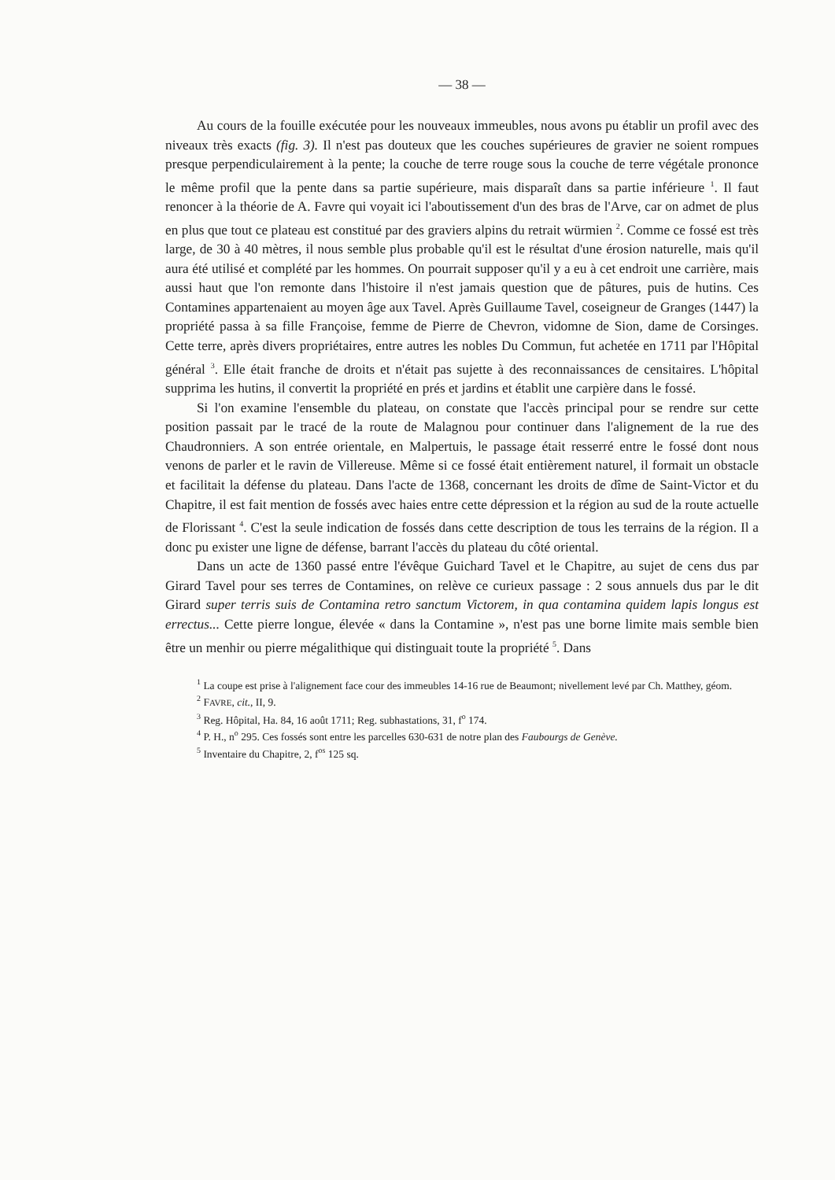— 38 —
Au cours de la fouille exécutée pour les nouveaux immeubles, nous avons pu établir un profil avec des niveaux très exacts (fig. 3). Il n'est pas douteux que les couches supérieures de gravier ne soient rompues presque perpendiculairement à la pente; la couche de terre rouge sous la couche de terre végétale prononce le même profil que la pente dans sa partie supérieure, mais disparaît dans sa partie inférieure <sup>1</sup>. Il faut renoncer à la théorie de A. Favre qui voyait ici l'aboutissement d'un des bras de l'Arve, car on admet de plus en plus que tout ce plateau est constitué par des graviers alpins du retrait würmien <sup>2</sup>. Comme ce fossé est très large, de 30 à 40 mètres, il nous semble plus probable qu'il est le résultat d'une érosion naturelle, mais qu'il aura été utilisé et complété par les hommes. On pourrait supposer qu'il y a eu à cet endroit une carrière, mais aussi haut que l'on remonte dans l'histoire il n'est jamais question que de pâtures, puis de hutins. Ces Contamines appartenaient au moyen âge aux Tavel. Après Guillaume Tavel, coseigneur de Granges (1447) la propriété passa à sa fille Françoise, femme de Pierre de Chevron, vidomne de Sion, dame de Corsinges. Cette terre, après divers propriétaires, entre autres les nobles Du Commun, fut achetée en 1711 par l'Hôpital général <sup>3</sup>. Elle était franche de droits et n'était pas sujette à des reconnaissances de censitaires. L'hôpital supprima les hutins, il convertit la propriété en prés et jardins et établit une carpière dans le fossé.
Si l'on examine l'ensemble du plateau, on constate que l'accès principal pour se rendre sur cette position passait par le tracé de la route de Malagnou pour continuer dans l'alignement de la rue des Chaudronniers. A son entrée orientale, en Malpertuis, le passage était resserré entre le fossé dont nous venons de parler et le ravin de Villereuse. Même si ce fossé était entièrement naturel, il formait un obstacle et facilitait la défense du plateau. Dans l'acte de 1368, concernant les droits de dîme de Saint-Victor et du Chapitre, il est fait mention de fossés avec haies entre cette dépression et la région au sud de la route actuelle de Florissant <sup>4</sup>. C'est la seule indication de fossés dans cette description de tous les terrains de la région. Il a donc pu exister une ligne de défense, barrant l'accès du plateau du côté oriental.
Dans un acte de 1360 passé entre l'évêque Guichard Tavel et le Chapitre, au sujet de cens dus par Girard Tavel pour ses terres de Contamines, on relève ce curieux passage : 2 sous annuels dus par le dit Girard super terris suis de Contamina retro sanctum Victorem, in qua contamina quidem lapis longus est errectus... Cette pierre longue, élevée « dans la Contamine », n'est pas une borne limite mais semble bien être un menhir ou pierre mégalithique qui distinguait toute la propriété <sup>5</sup>. Dans
<sup>1</sup> La coupe est prise à l'alignement face cour des immeubles 14-16 rue de Beaumont; nivellement levé par Ch. Matthey, géom.
<sup>2</sup> FAVRE, cit., II, 9.
<sup>3</sup> Reg. Hôpital, Ha. 84, 16 août 1711; Reg. subhastations, 31, f<sup>o</sup> 174.
<sup>4</sup> P. H., n<sup>o</sup> 295. Ces fossés sont entre les parcelles 630-631 de notre plan des Faubourgs de Genève.
<sup>5</sup> Inventaire du Chapitre, 2, f<sup>os</sup> 125 sq.